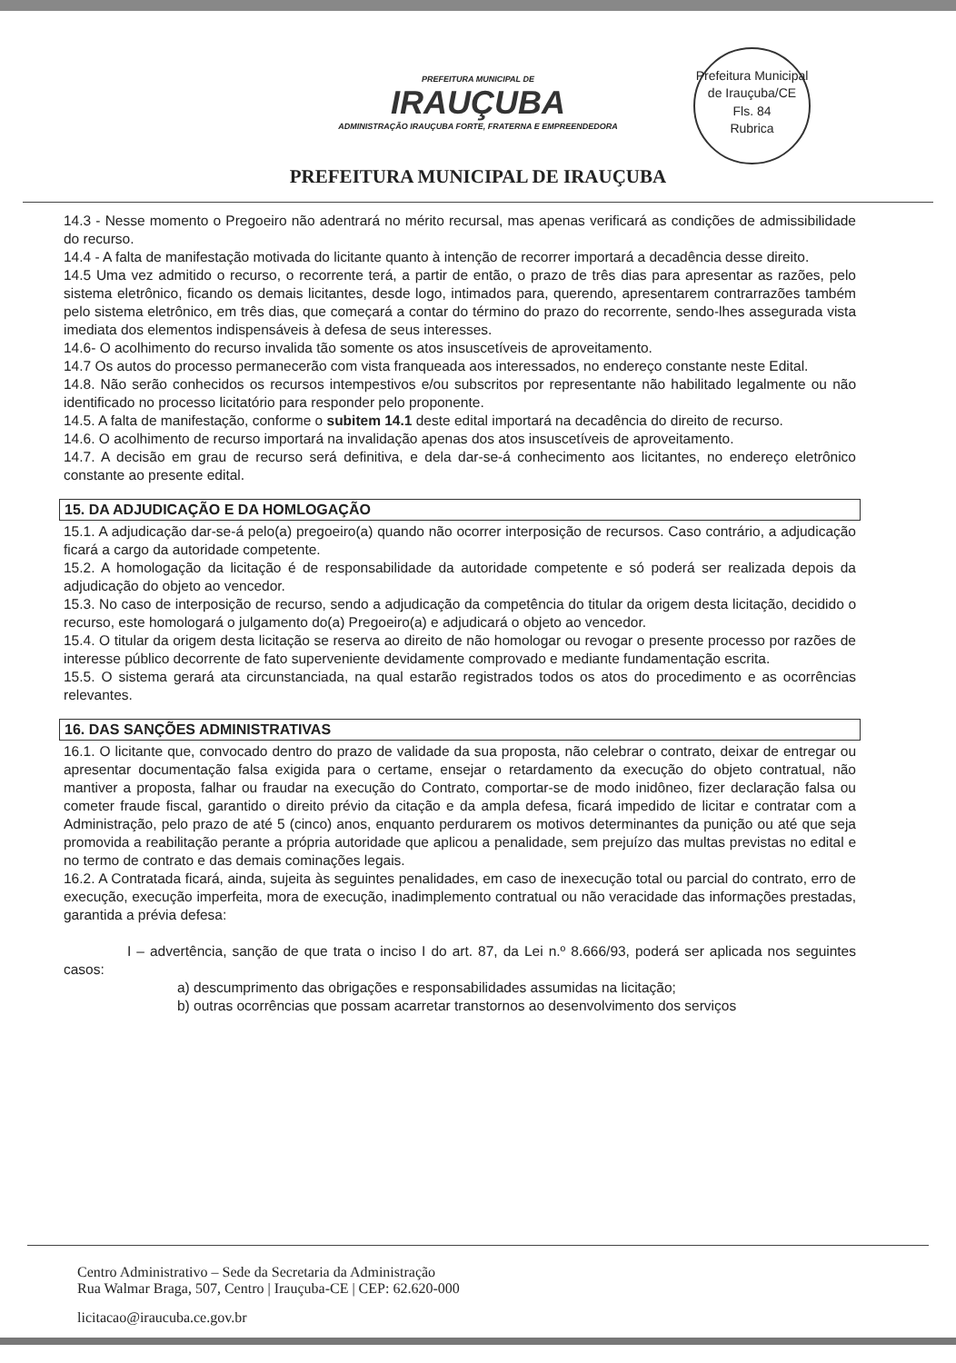PREFEITURA MUNICIPAL DE
IRAUÇUBA
ADMINISTRAÇÃO IRAUÇUBA FORTE, FRATERNA E EMPREENDEDORA
Prefeitura Municipal de Irauçuba/CE
Fls. 84
Rubrica
PREFEITURA MUNICIPAL DE IRAUÇUBA
14.3 - Nesse momento o Pregoeiro não adentrará no mérito recursal, mas apenas verificará as condições de admissibilidade do recurso.
14.4 - A falta de manifestação motivada do licitante quanto à intenção de recorrer importará a decadência desse direito.
14.5 Uma vez admitido o recurso, o recorrente terá, a partir de então, o prazo de três dias para apresentar as razões, pelo sistema eletrônico, ficando os demais licitantes, desde logo, intimados para, querendo, apresentarem contrarrazões também pelo sistema eletrônico, em três dias, que começará a contar do término do prazo do recorrente, sendo-lhes assegurada vista imediata dos elementos indispensáveis à defesa de seus interesses.
14.6- O acolhimento do recurso invalida tão somente os atos insuscetíveis de aproveitamento.
14.7 Os autos do processo permanecerão com vista franqueada aos interessados, no endereço constante neste Edital.
14.8. Não serão conhecidos os recursos intempestivos e/ou subscritos por representante não habilitado legalmente ou não identificado no processo licitatório para responder pelo proponente.
14.5. A falta de manifestação, conforme o subitem 14.1 deste edital importará na decadência do direito de recurso.
14.6. O acolhimento de recurso importará na invalidação apenas dos atos insuscetíveis de aproveitamento.
14.7. A decisão em grau de recurso será definitiva, e dela dar-se-á conhecimento aos licitantes, no endereço eletrônico constante ao presente edital.
15. DA ADJUDICAÇÃO E DA HOMLOGAÇÃO
15.1. A adjudicação dar-se-á pelo(a) pregoeiro(a) quando não ocorrer interposição de recursos. Caso contrário, a adjudicação ficará a cargo da autoridade competente.
15.2. A homologação da licitação é de responsabilidade da autoridade competente e só poderá ser realizada depois da adjudicação do objeto ao vencedor.
15.3. No caso de interposição de recurso, sendo a adjudicação da competência do titular da origem desta licitação, decidido o recurso, este homologará o julgamento do(a) Pregoeiro(a) e adjudicará o objeto ao vencedor.
15.4. O titular da origem desta licitação se reserva ao direito de não homologar ou revogar o presente processo por razões de interesse público decorrente de fato superveniente devidamente comprovado e mediante fundamentação escrita.
15.5. O sistema gerará ata circunstanciada, na qual estarão registrados todos os atos do procedimento e as ocorrências relevantes.
16. DAS SANÇÕES ADMINISTRATIVAS
16.1. O licitante que, convocado dentro do prazo de validade da sua proposta, não celebrar o contrato, deixar de entregar ou apresentar documentação falsa exigida para o certame, ensejar o retardamento da execução do objeto contratual, não mantiver a proposta, falhar ou fraudar na execução do Contrato, comportar-se de modo inidôneo, fizer declaração falsa ou cometer fraude fiscal, garantido o direito prévio da citação e da ampla defesa, ficará impedido de licitar e contratar com a Administração, pelo prazo de até 5 (cinco) anos, enquanto perdurarem os motivos determinantes da punição ou até que seja promovida a reabilitação perante a própria autoridade que aplicou a penalidade, sem prejuízo das multas previstas no edital e no termo de contrato e das demais cominações legais.
16.2. A Contratada ficará, ainda, sujeita às seguintes penalidades, em caso de inexecução total ou parcial do contrato, erro de execução, execução imperfeita, mora de execução, inadimplemento contratual ou não veracidade das informações prestadas, garantida a prévia defesa:
I – advertência, sanção de que trata o inciso I do art. 87, da Lei n.º 8.666/93, poderá ser aplicada nos seguintes casos:
a) descumprimento das obrigações e responsabilidades assumidas na licitação;
b) outras ocorrências que possam acarretar transtornos ao desenvolvimento dos serviços
Centro Administrativo – Sede da Secretaria da Administração
Rua Walmar Braga, 507, Centro | Irauçuba-CE | CEP: 62.620-000
licitacao@iraucuba.ce.gov.br